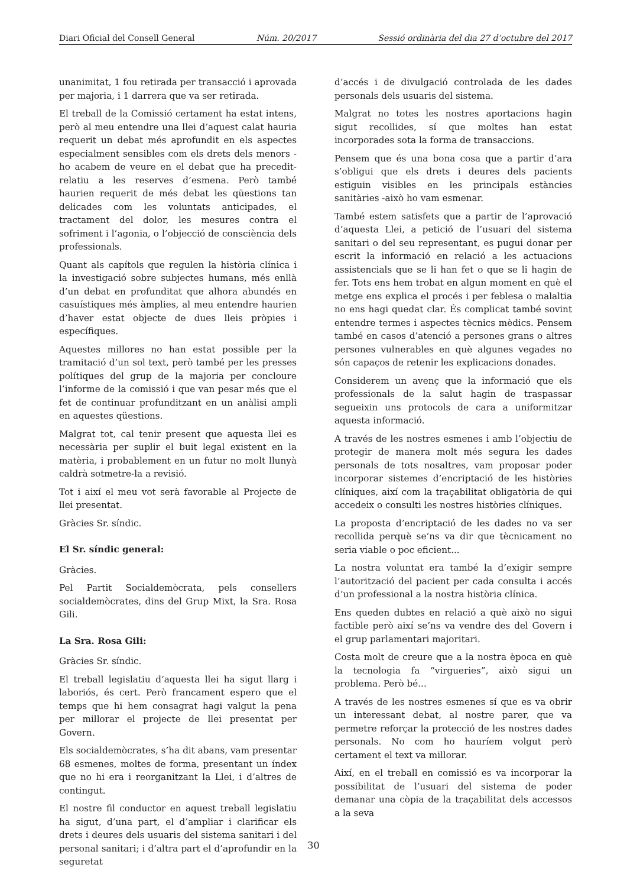Diari Oficial del Consell General Núm. 20/2017 Sessió ordinària del dia 27 d’octubre del 2017
unanimitat, 1 fou retirada per transacció i aprovada per majoria, i 1 darrera que va ser retirada.
El treball de la Comissió certament ha estat intens, però al meu entendre una llei d’aquest calat hauria requerit un debat més aprofundit en els aspectes especialment sensibles com els drets dels menors -ho acabem de veure en el debat que ha precedit- relatiu a les reserves d’esmena. Però també haurien requerit de més debat les qüestions tan delicades com les voluntats anticipades, el tractament del dolor, les mesures contra el sofriment i l’agonia, o l’objecció de consciència dels professionals.
Quant als capítols que regulen la història clínica i la investigació sobre subjectes humans, més enllà d’un debat en profunditat que alhora abundés en casuístiques més àmplies, al meu entendre haurien d’haver estat objecte de dues lleis pròpies i específiques.
Aquestes millores no han estat possible per la tramitació d’un sol text, però també per les presses polítiques del grup de la majoria per concloure l’informe de la comissió i que van pesar més que el fet de continuar profunditzant en un anàlisi ampli en aquestes qüestions.
Malgrat tot, cal tenir present que aquesta llei es necessària per suplir el buit legal existent en la matèria, i probablement en un futur no molt llunyà caldrà sotmetre-la a revisió.
Tot i així el meu vot serà favorable al Projecte de llei presentat.
Gràcies Sr. síndic.
El Sr. síndic general:
Gràcies.
Pel Partit Socialdemòcrata, pels consellers socialdemòcrates, dins del Grup Mixt, la Sra. Rosa Gili.
La Sra. Rosa Gili:
Gràcies Sr. síndic.
El treball legislatiu d’aquesta llei ha sigut llarg i laboriós, és cert. Però francament espero que el temps que hi hem consagrat hagi valgut la pena per millorar el projecte de llei presentat per Govern.
Els socialdemòcrates, s’ha dit abans, vam presentar 68 esmenes, moltes de forma, presentant un índex que no hi era i reorganitzant la Llei, i d’altres de contingut.
El nostre fil conductor en aquest treball legislatiu ha sigut, d’una part, el d’ampliar i clarificar els drets i deures dels usuaris del sistema sanitari i del personal sanitari; i d’altra part el d’aprofundir en la seguretat
d’accés i de divulgació controlada de les dades personals dels usuaris del sistema.
Malgrat no totes les nostres aportacions hagin sigut recollides, sí que moltes han estat incorporades sota la forma de transaccions.
Pensem que és una bona cosa que a partir d’ara s’obligui que els drets i deures dels pacients estiguin visibles en les principals estàncies sanitàries -això ho vam esmenar.
També estem satisfets que a partir de l’aprovació d’aquesta Llei, a petició de l’usuari del sistema sanitari o del seu representant, es pugui donar per escrit la informació en relació a les actuacions assistencials que se li han fet o que se li hagin de fer. Tots ens hem trobat en algun moment en què el metge ens explica el procés i per feblesa o malaltia no ens hagi quedat clar. És complicat també sovint entendre termes i aspectes tècnics mèdics. Pensem també en casos d’atenció a persones grans o altres persones vulnerables en què algunes vegades no són capaços de retenir les explicacions donades.
Considerem un avenç que la informació que els professionals de la salut hagin de traspassar segueixin uns protocols de cara a uniformitzar aquesta informació.
A través de les nostres esmenes i amb l’objectiu de protegir de manera molt més segura les dades personals de tots nosaltres, vam proposar poder incorporar sistemes d’encriptació de les històries clíniques, així com la traçabilitat obligatòria de qui accedeix o consulti les nostres històries clíniques.
La proposta d’encriptació de les dades no va ser recollida perquè se’ns va dir que tècnicament no seria viable o poc eficient...
La nostra voluntat era també la d’exigir sempre l’autorització del pacient per cada consulta i accés d’un professional a la nostra història clínica.
Ens queden dubtes en relació a què això no sigui factible però així se’ns va vendre des del Govern i el grup parlamentari majoritari.
Costa molt de creure que a la nostra època en què la tecnologia fa “virgueries”, això sigui un problema. Però bé...
A través de les nostres esmenes sí que es va obrir un interessant debat, al nostre parer, que va permetre reforçar la protecció de les nostres dades personals. No com ho hauríem volgut però certament el text va millorar.
Així, en el treball en comissió es va incorporar la possibilitat de l’usuari del sistema de poder demanar una còpia de la traçabilitat dels accessos a la seva
30